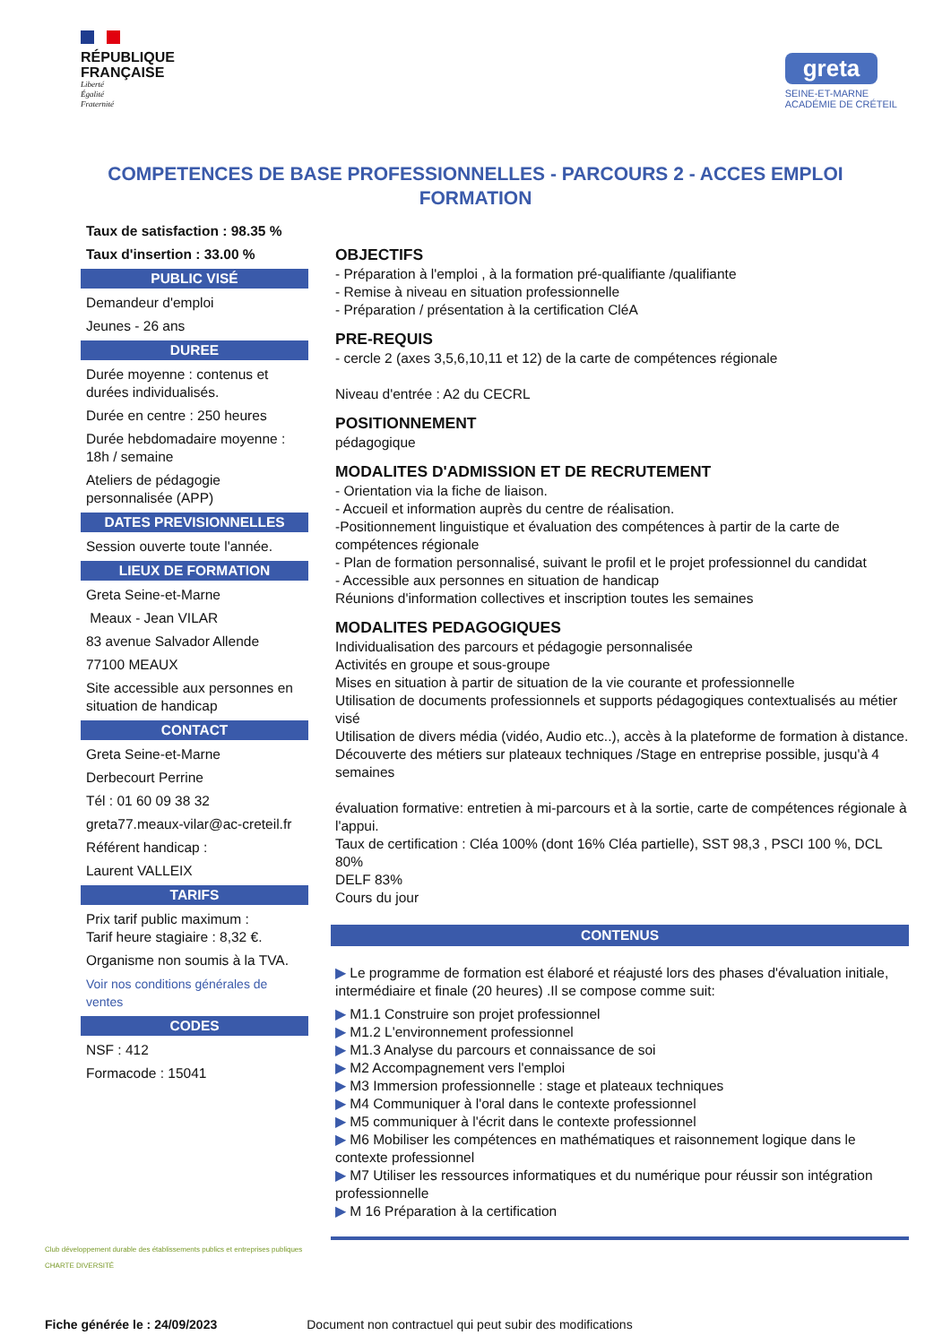RÉPUBLIQUE
FRANÇAISE
Liberté
Égalité
Fraternité
greta
SEINE-ET-MARNE
ACADÉMIE DE CRÉTEIL
COMPETENCES DE BASE PROFESSIONNELLES - PARCOURS 2 - ACCES EMPLOI FORMATION
Taux de satisfaction : 98.35 %
Taux d'insertion : 33.00 %
PUBLIC VISÉ
Demandeur d'emploi
Jeunes - 26 ans
DUREE
Durée moyenne : contenus et durées individualisés.
Durée en centre : 250 heures
Durée hebdomadaire moyenne : 18h / semaine
Ateliers de pédagogie personnalisée (APP)
DATES PREVISIONNELLES
Session ouverte toute l'année.
LIEUX DE FORMATION
Greta Seine-et-Marne
Meaux - Jean VILAR
83 avenue Salvador Allende
77100 MEAUX
Site accessible aux personnes en situation de handicap
CONTACT
Greta Seine-et-Marne
Derbecourt Perrine
Tél : 01 60 09 38 32
greta77.meaux-vilar@ac-creteil.fr
Référent handicap :
Laurent VALLEIX
TARIFS
Prix tarif public maximum :
Tarif heure stagiaire : 8,32 €.
Organisme non soumis à la TVA.
Voir nos conditions générales de ventes
CODES
NSF : 412
Formacode : 15041
OBJECTIFS
- Préparation à l'emploi , à la formation pré-qualifiante /qualifiante
- Remise à niveau en situation professionnelle
- Préparation / présentation à la certification CléA
PRE-REQUIS
- cercle 2 (axes 3,5,6,10,11 et 12) de la carte de compétences régionale
Niveau d'entrée : A2 du CECRL
POSITIONNEMENT
pédagogique
MODALITES D'ADMISSION ET DE RECRUTEMENT
- Orientation via la fiche de liaison.
- Accueil et information auprès du centre de réalisation.
-Positionnement linguistique et évaluation des compétences à partir de la carte de compétences régionale
- Plan de formation personnalisé, suivant le profil et le projet professionnel du candidat
- Accessible aux personnes en situation de handicap
Réunions d'information collectives et inscription toutes les semaines
MODALITES PEDAGOGIQUES
Individualisation des parcours et pédagogie personnalisée
Activités en groupe et sous-groupe
Mises en situation à partir de situation de la vie courante et professionnelle
Utilisation de documents professionnels et supports pédagogiques contextualisés au métier visé
Utilisation de divers média (vidéo, Audio etc..), accès à la plateforme de formation à distance. Découverte des métiers sur plateaux techniques /Stage en entreprise possible, jusqu'à 4 semaines
évaluation formative: entretien à mi-parcours et à la sortie, carte de compétences régionale à l'appui.
Taux de certification : Cléa 100% (dont 16% Cléa partielle), SST 98,3 , PSCI 100 %, DCL 80%
DELF 83%
Cours du jour
CONTENUS
▶ Le programme de formation est élaboré et réajusté lors des phases d'évaluation initiale, intermédiaire et finale (20 heures) .Il se compose comme suit:
▶ M1.1 Construire son projet professionnel
▶ M1.2 L'environnement professionnel
▶ M1.3 Analyse du parcours et connaissance de soi
▶ M2 Accompagnement vers l'emploi
▶ M3 Immersion professionnelle : stage et plateaux techniques
▶ M4 Communiquer à l'oral dans le contexte professionnel
▶ M5 communiquer à l'écrit dans le contexte professionnel
▶ M6 Mobiliser les compétences en mathématiques et raisonnement logique dans le contexte professionnel
▶ M7 Utiliser les ressources informatiques et du numérique pour réussir son intégration professionnelle
▶ M 16 Préparation à la certification
Club développement durable des établissements publics et entreprises publiques
CHARTE DIVERSITÉ
Fiche générée le : 24/09/2023 Document non contractuel qui peut subir des modifications